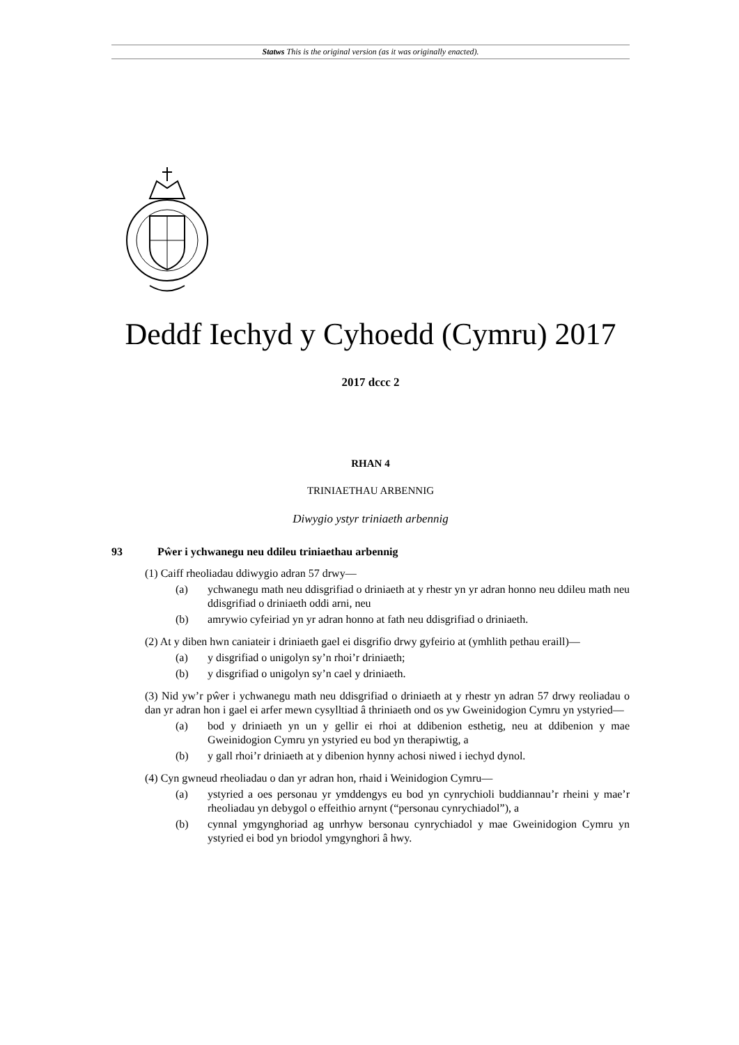Statws This is the original version (as it was originally enacted).
Deddf Iechyd y Cyhoedd (Cymru) 2017
2017 dccc 2
RHAN 4
TRINIAETHAU ARBENNIG
Diwygio ystyr triniaeth arbennig
93 Pŵer i ychwanegu neu ddileu triniaethau arbennig
(1) Caiff rheoliadau ddiwygio adran 57 drwy—
(a) ychwanegu math neu ddisgrifiad o driniaeth at y rhestr yn yr adran honno neu ddileu math neu ddisgrifiad o driniaeth oddi arni, neu
(b) amrywio cyfeiriad yn yr adran honno at fath neu ddisgrifiad o driniaeth.
(2) At y diben hwn caniateir i driniaeth gael ei disgrifio drwy gyfeirio at (ymhlith pethau eraill)—
(a) y disgrifiad o unigolyn sy’n rhoi’r driniaeth;
(b) y disgrifiad o unigolyn sy’n cael y driniaeth.
(3) Nid yw’r pŵer i ychwanegu math neu ddisgrifiad o driniaeth at y rhestr yn adran 57 drwy reoliadau o dan yr adran hon i gael ei arfer mewn cysylltiad â thriniaeth ond os yw Gweinidogion Cymru yn ystyried—
(a) bod y driniaeth yn un y gellir ei rhoi at ddibenion esthetig, neu at ddibenion y mae Gweinidogion Cymru yn ystyried eu bod yn therapiwtig, a
(b) y gall rhoi’r driniaeth at y dibenion hynny achosi niwed i iechyd dynol.
(4) Cyn gwneud rheoliadau o dan yr adran hon, rhaid i Weinidogion Cymru—
(a) ystyried a oes personau yr ymddengys eu bod yn cynrychioli buddiannau’r rheini y mae’r rheoliadau yn debygol o effeithio arnynt (“personau cynrychiadol”), a
(b) cynnal ymgynghoriad ag unrhyw bersonau cynrychiadol y mae Gweinidogion Cymru yn ystyried ei bod yn briodol ymgynghori â hwy.